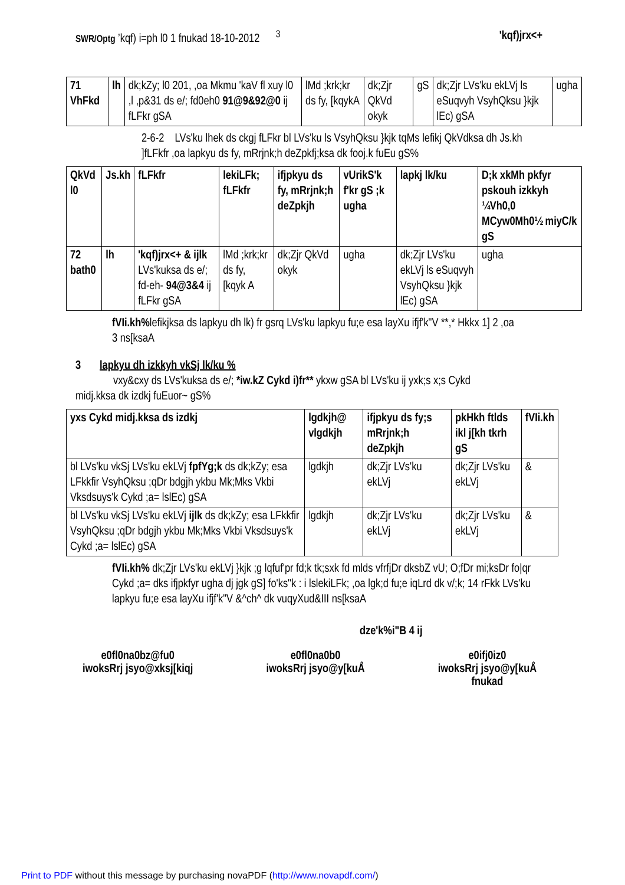SWR/Optg ’kqf) i=ph l0 1 fnukad 18-10-2012 <sup>3</sup>
'kqf)jrx<+
| 71 VhFkd | lh | dk;kZy; l0 201, ,oa Mkmu 'kaV fl xuy l0 ,l ,p&31 ds e/; fd0eh0 91@9&92@0 ij fLFkr gSA | lMd ;krk;kr ds fy, [kqykA | dk;Zjr QkVd okyk | gS | dk;Zjr LVs'ku ekLVj ls eSuqvyh VsyhQksu }kjk lEc) gSA | ugha |
2-6-2 LVs'ku lhek ds ckgj fLFkr bl LVs'ku ls VsyhQksu }kjk tqMs lefikj QkVdksa dh Js.kh ]fLFkfr ,oa lapkyu ds fy, mRrjnk;h deZpkfj;ksa dk fooj.k fuEu gS%
| QkVd l0 | Js.kh | fLFkfr | lekiLFk; fLFkfr | ifjpkyu ds fy, mRrjnk;h deZpkjh | vUrikS'k f'kr gS ;k ugha | lapkj lk/ku | D;k xkMh pkfyr pskouh izkkyh ¼Vh0,0 MCyw0Mh0½ miyC/k gS |
| --- | --- | --- | --- | --- | --- | --- | --- |
| 72 bath0 | lh | 'kqf)jrx<+ & ijlk LVs'kuksa ds e/; fd-eh- 94@3&4 ij fLFkr gSA | lMd ;krk;kr ds fy, [kqyk A | dk;Zjr QkVd okyk | ugha | dk;Zjr LVs'ku ekLVj ls eSuqvyh VsyhQksu }kjk lEc) gSA | ugha |
fVIi.kh% lefikjksa ds lapkyu dh lk) fr gsrq LVs'ku lapkyu fu;e esa layXu ifjf'k"V **,* Hkkx 1] 2 ,oa 3 ns[ksaA
3 lapkyu dh izkkyh vkSj lk/ku %
vxy&cxy ds LVs'kuksa ds e/; *iw.kZ Cykd i)fr** ykxw gSA bl LVs'ku ij yxk;s x;s Cykd midj.kksa dk izdkj fuEuor~ gS%
| yxs Cykd midj.kksa ds izdkj | lgdkjh@ vlgdkjh | ifjpkyu ds fy;s mRrjnk;h deZpkjh | pkHkh ftlds ikl j[kh tkrh gS | fVIi.kh |
| --- | --- | --- | --- | --- |
| bl LVs'ku vkSj LVs'ku ekLVj fpfYg;k ds dk;kZy; esa LFkkfir VsyhQksu ;qDr bdgjh ykbu Mk;Mks Vkbi Vksdsuys'k Cykd ;a= lslEc) gSA | lgdkjh | dk;Zjr LVs'ku ekLVj | dk;Zjr LVs'ku ekLVj | & |
| bl LVs'ku vkSj LVs'ku ekLVj ijlk ds dk;kZy; esa LFkkfir VsyhQksu ;qDr bdgjh ykbu Mk;Mks Vkbi Vksdsuys'k Cykd ;a= lslEc) gSA | lgdkjh | dk;Zjr LVs'ku ekLVj | dk;Zjr LVs'ku ekLVj | & |
fVIi.kh% dk;Zjr LVs'ku ekLVj }kjk ;g lqfuf'pr fd;k tk;sxk fd mlds vfrfjDr dksbZ vU; O;fDr mi;ksDr fo|qr Cykd ;a= dks ifjpkfyr ugha dj jgk gS] fo'ks"k : i lslekiLFk; ,oa lgk;d fu;e iqLrd dk v/;k; 14 rFkk LVs'ku lapkyu fu;e esa layXu ifjf'k"V &^ch^ dk vuqyXud&III ns[ksaA
dze'k%i"B 4 ij
e0fl0na0bz@fu0
iwoksRrj jsyo@xksj[kiqj
e0fl0na0b0
iwoksRrj jsyo@y[kuÅ
e0ifj0iz0
iwoksRrj jsyo@y[kuÅ
fnukad
Print to PDF without this message by purchasing novaPDF (http://www.novapdf.com/)